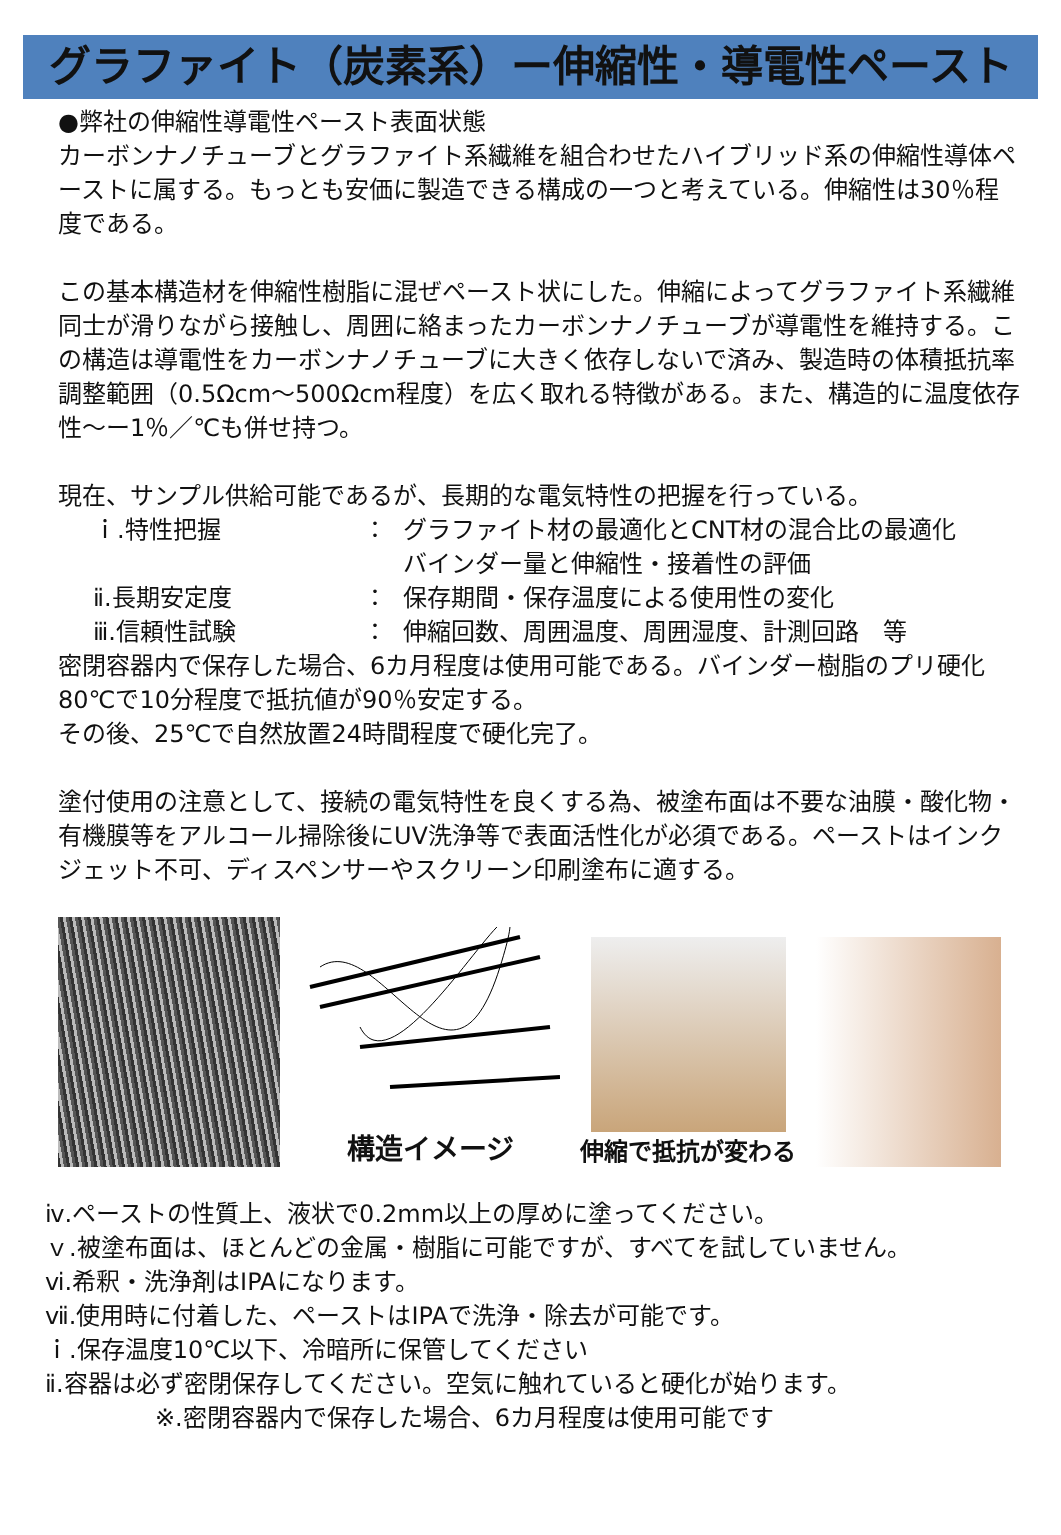グラファイト（炭素系）ー伸縮性・導電性ペースト
●弊社の伸縮性導電性ペースト表面状態
カーボンナノチューブとグラファイト系繊維を組合わせたハイブリッド系の伸縮性導体ペーストに属する。もっとも安価に製造できる構成の一つと考えている。伸縮性は30％程度である。
この基本構造材を伸縮性樹脂に混ぜペースト状にした。伸縮によってグラファイト系繊維同士が滑りながら接触し、周囲に絡まったカーボンナノチューブが導電性を維持する。この構造は導電性をカーボンナノチューブに大きく依存しないで済み、製造時の体積抵抗率調整範囲（0.5Ωcm～500Ωcm程度）を広く取れる特徴がある。また、構造的に温度依存性～ー1％／℃も併せ持つ。
現在、サンプル供給可能であるが、長期的な電気特性の把握を行っている。
ｉ.特性把握 ： グラファイト材の最適化とCNT材の混合比の最適化
バインダー量と伸縮性・接着性の評価
ⅱ.長期安定度 ： 保存期間・保存温度による使用性の変化
ⅲ.信頼性試験 ： 伸縮回数、周囲温度、周囲湿度、計測回路　等
密閉容器内で保存した場合、6カ月程度は使用可能である。バインダー樹脂のプリ硬化80℃で10分程度で抵抗値が90％安定する。
その後、25℃で自然放置24時間程度で硬化完了。
塗付使用の注意として、接続の電気特性を良くする為、被塗布面は不要な油膜・酸化物・有機膜等をアルコール掃除後にUV洗浄等で表面活性化が必須である。ペーストはインクジェット不可、ディスペンサーやスクリーン印刷塗布に適する。
構造イメージ
伸縮で抵抗が変わる
ⅳ.ペーストの性質上、液状で0.2mm以上の厚めに塗ってください。
ｖ.被塗布面は、ほとんどの金属・樹脂に可能ですが、すべてを試していません。
ⅵ.希釈・洗浄剤はIPAになります。
ⅶ.使用時に付着した、ペーストはIPAで洗浄・除去が可能です。
ｉ.保存温度10℃以下、冷暗所に保管してください
ⅱ.容器は必ず密閉保存してください。空気に触れていると硬化が始ります。
※.密閉容器内で保存した場合、6カ月程度は使用可能です